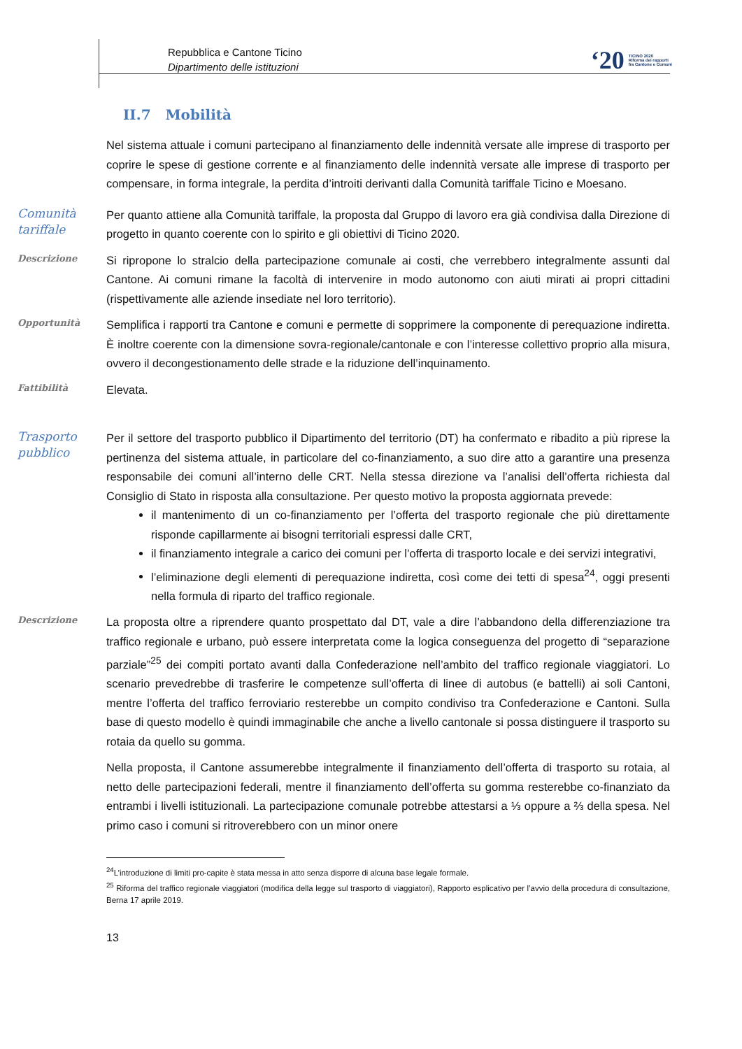Repubblica e Cantone Ticino
Dipartimento delle istituzioni
‘20 TICINO 2020
Riforma dei rapporti
fra Cantone e Comuni
II.7 Mobilità
Nel sistema attuale i comuni partecipano al finanziamento delle indennità versate alle imprese di trasporto per coprire le spese di gestione corrente e al finanziamento delle indennità versate alle imprese di trasporto per compensare, in forma integrale, la perdita d’introiti derivanti dalla Comunità tariffale Ticino e Moesano.
Comunità tariffale
Per quanto attiene alla Comunità tariffale, la proposta dal Gruppo di lavoro era già condivisa dalla Direzione di progetto in quanto coerente con lo spirito e gli obiettivi di Ticino 2020.
Descrizione
Si ripropone lo stralcio della partecipazione comunale ai costi, che verrebbero integralmente assunti dal Cantone. Ai comuni rimane la facoltà di intervenire in modo autonomo con aiuti mirati ai propri cittadini (rispettivamente alle aziende insediate nel loro territorio).
Opportunità
Semplifica i rapporti tra Cantone e comuni e permette di sopprimere la componente di perequazione indiretta. È inoltre coerente con la dimensione sovra-regionale/cantonale e con l’interesse collettivo proprio alla misura, ovvero il decongestionamento delle strade e la riduzione dell’inquinamento.
Fattibilità
Elevata.
Trasporto pubblico
Per il settore del trasporto pubblico il Dipartimento del territorio (DT) ha confermato e ribadito a più riprese la pertinenza del sistema attuale, in particolare del co-finanziamento, a suo dire atto a garantire una presenza responsabile dei comuni all’interno delle CRT. Nella stessa direzione va l’analisi dell’offerta richiesta dal Consiglio di Stato in risposta alla consultazione. Per questo motivo la proposta aggiornata prevede:
il mantenimento di un co-finanziamento per l’offerta del trasporto regionale che più direttamente risponde capillarmente ai bisogni territoriali espressi dalle CRT,
il finanziamento integrale a carico dei comuni per l’offerta di trasporto locale e dei servizi integrativi,
l’eliminazione degli elementi di perequazione indiretta, così come dei tetti di spesa<sup>24</sup>, oggi presenti nella formula di riparto del traffico regionale.
Descrizione
La proposta oltre a riprendere quanto prospettato dal DT, vale a dire l’abbandono della differenziazione tra traffico regionale e urbano, può essere interpretata come la logica conseguenza del progetto di “separazione parziale”<sup>25</sup> dei compiti portato avanti dalla Confederazione nell’ambito del traffico regionale viaggiatori. Lo scenario prevedrebbe di trasferire le competenze sull’offerta di linee di autobus (e battelli) ai soli Cantoni, mentre l’offerta del traffico ferroviario resterebbe un compito condiviso tra Confederazione e Cantoni. Sulla base di questo modello è quindi immaginabile che anche a livello cantonale si possa distinguere il trasporto su rotaia da quello su gomma.
Nella proposta, il Cantone assumerebbe integralmente il finanziamento dell’offerta di trasporto su rotaia, al netto delle partecipazioni federali, mentre il finanziamento dell’offerta su gomma resterebbe co-finanziato da entrambi i livelli istituzionali. La partecipazione comunale potrebbe attestarsi a ⅓ oppure a ⅔ della spesa. Nel primo caso i comuni si ritroverebbero con un minor onere
<sup>24</sup> L’introduzione di limiti pro-capite è stata messa in atto senza disporre di alcuna base legale formale.
<sup>25</sup> Riforma del traffico regionale viaggiatori (modifica della legge sul trasporto di viaggiatori), Rapporto esplicativo per l’avvio della procedura di consultazione, Berna 17 aprile 2019.
13